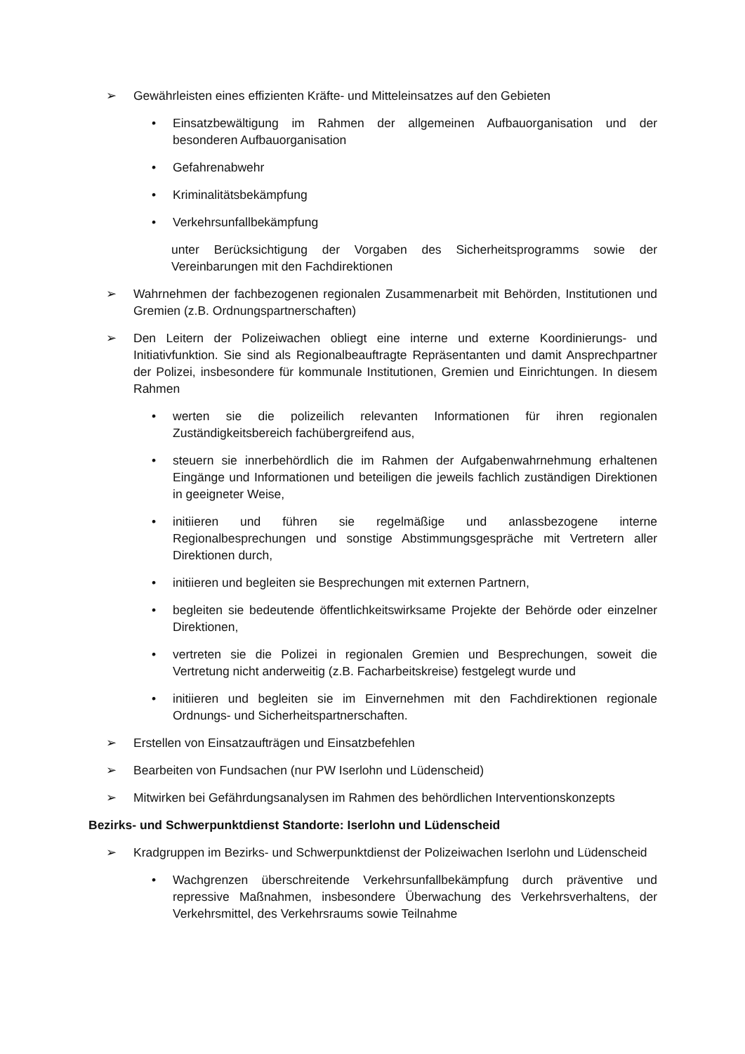➢ Gewährleisten eines effizienten Kräfte- und Mitteleinsatzes auf den Gebieten
• Einsatzbewältigung im Rahmen der allgemeinen Aufbauorganisation und der besonderen Aufbauorganisation
• Gefahrenabwehr
• Kriminalitätsbekämpfung
• Verkehrsunfallbekämpfung
unter Berücksichtigung der Vorgaben des Sicherheitsprogramms sowie der Vereinbarungen mit den Fachdirektionen
➢ Wahrnehmen der fachbezogenen regionalen Zusammenarbeit mit Behörden, Institutionen und Gremien (z.B. Ordnungspartnerschaften)
➢ Den Leitern der Polizeiwachen obliegt eine interne und externe Koordinierungs- und Initiativfunktion. Sie sind als Regionalbeauftragte Repräsentanten und damit Ansprechpartner der Polizei, insbesondere für kommunale Institutionen, Gremien und Einrichtungen. In diesem Rahmen
• werten sie die polizeilich relevanten Informationen für ihren regionalen Zuständigkeitsbereich fachübergreifend aus,
• steuern sie innerbehördlich die im Rahmen der Aufgabenwahrnehmung erhaltenen Eingänge und Informationen und beteiligen die jeweils fachlich zuständigen Direktionen in geeigneter Weise,
• initiieren und führen sie regelmäßige und anlassbezogene interne Regionalbesprechungen und sonstige Abstimmungsgespräche mit Vertretern aller Direktionen durch,
• initiieren und begleiten sie Besprechungen mit externen Partnern,
• begleiten sie bedeutende öffentlichkeitswirksame Projekte der Behörde oder einzelner Direktionen,
• vertreten sie die Polizei in regionalen Gremien und Besprechungen, soweit die Vertretung nicht anderweitig (z.B. Facharbeitskreise) festgelegt wurde und
• initiieren und begleiten sie im Einvernehmen mit den Fachdirektionen regionale Ordnungs- und Sicherheitspartnerschaften.
➢ Erstellen von Einsatzaufträgen und Einsatzbefehlen
➢ Bearbeiten von Fundsachen (nur PW Iserlohn und Lüdenscheid)
➢ Mitwirken bei Gefährdungsanalysen im Rahmen des behördlichen Interventionskonzepts
Bezirks- und Schwerpunktdienst Standorte: Iserlohn und Lüdenscheid
➢ Kradgruppen im Bezirks- und Schwerpunktdienst der Polizeiwachen Iserlohn und Lüdenscheid
• Wachgrenzen überschreitende Verkehrsunfallbekämpfung durch präventive und repressive Maßnahmen, insbesondere Überwachung des Verkehrsverhaltens, der Verkehrsmittel, des Verkehrsraums sowie Teilnahme